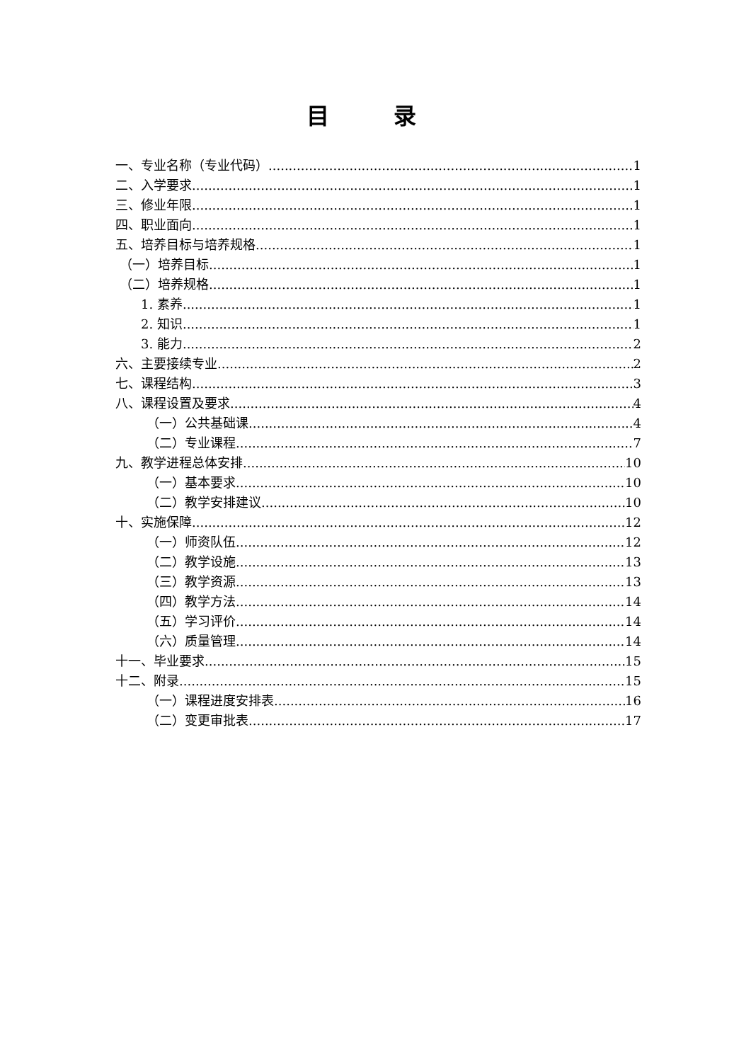目 录
一、专业名称（专业代码） 1
二、入学要求 1
三、修业年限 1
四、职业面向 1
五、培养目标与培养规格 1
（一）培养目标 1
（二）培养规格 1
1. 素养 1
2. 知识 1
3. 能力 2
六、主要接续专业 2
七、课程结构 3
八、课程设置及要求 4
（一）公共基础课 4
（二）专业课程 7
九、教学进程总体安排 10
（一）基本要求 10
（二）教学安排建议 10
十、实施保障 12
（一）师资队伍 12
（二）教学设施 13
（三）教学资源 13
（四）教学方法 14
（五）学习评价 14
（六）质量管理 14
十一、毕业要求 15
十二、附录 15
（一）课程进度安排表 16
（二）变更审批表 17